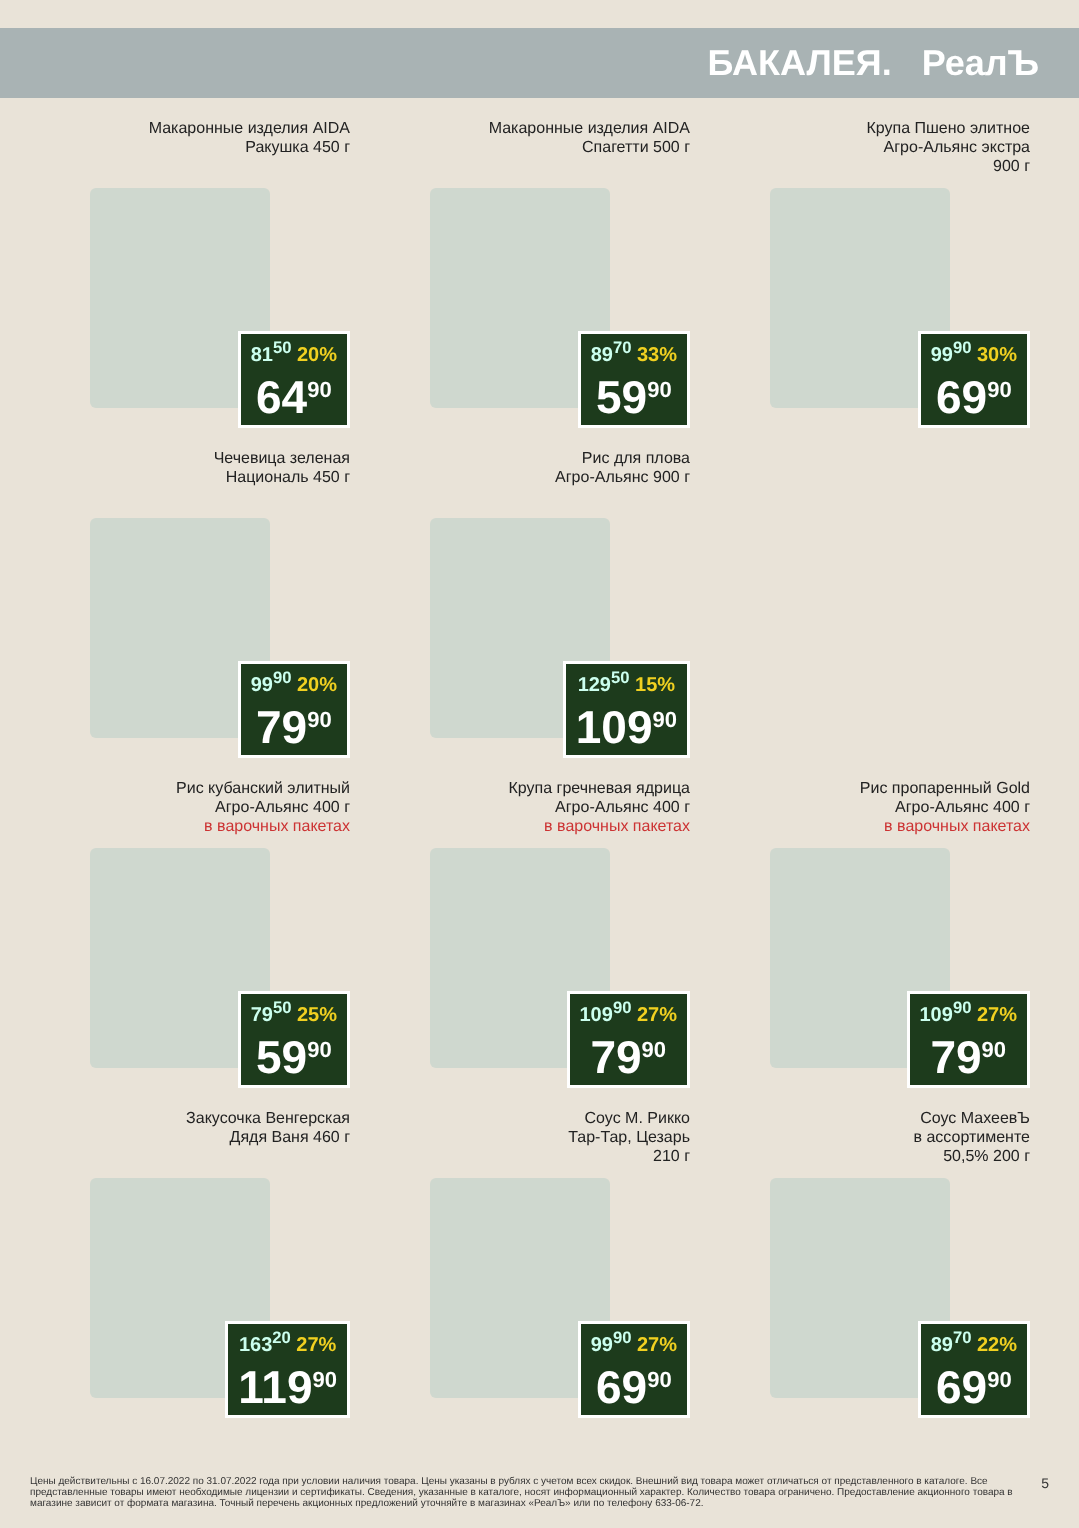БАКАЛЕЯ. РеалЪ
Макаронные изделия AIDA
Ракушка 450 г
81<sup>50</sup> 20%
64<sup>90</sup>
Макаронные изделия AIDA
Спагетти 500 г
89<sup>70</sup> 33%
59<sup>90</sup>
Крупа Пшено элитное
Агро-Альянс экстра
900 г
99<sup>90</sup> 30%
69<sup>90</sup>
Чечевица зеленая
Националь 450 г
99<sup>90</sup> 20%
79<sup>90</sup>
Рис для плова
Агро-Альянс 900 г
129<sup>50</sup> 15%
109<sup>90</sup>
Рис кубанский элитный
Агро-Альянс 400 г
в варочных пакетах
79<sup>50</sup> 25%
59<sup>90</sup>
Крупа гречневая ядрица
Агро-Альянс 400 г
в варочных пакетах
109<sup>90</sup> 27%
79<sup>90</sup>
Рис пропаренный Gold
Агро-Альянс 400 г
в варочных пакетах
109<sup>90</sup> 27%
79<sup>90</sup>
Закусочка Венгерская
Дядя Ваня 460 г
163<sup>20</sup> 27%
119<sup>90</sup>
Соус М. Рикко
Тар-Тар, Цезарь
210 г
99<sup>90</sup> 27%
69<sup>90</sup>
Соус МахеевЪ
в ассортименте
50,5% 200 г
89<sup>70</sup> 22%
69<sup>90</sup>
Цены действительны с 16.07.2022 по 31.07.2022 года при условии наличия товара. Цены указаны в рублях с учетом всех скидок. Внешний вид товара может отличаться от представленного в каталоге. Все представленные товары имеют необходимые лицензии и сертификаты. Сведения, указанные в каталоге, носят информационный характер. Количество товара ограничено. Предоставление акционного товара в магазине зависит от формата магазина. Точный перечень акционных предложений уточняйте в магазинах «РеалЪ» или по телефону 633-06-72.
5